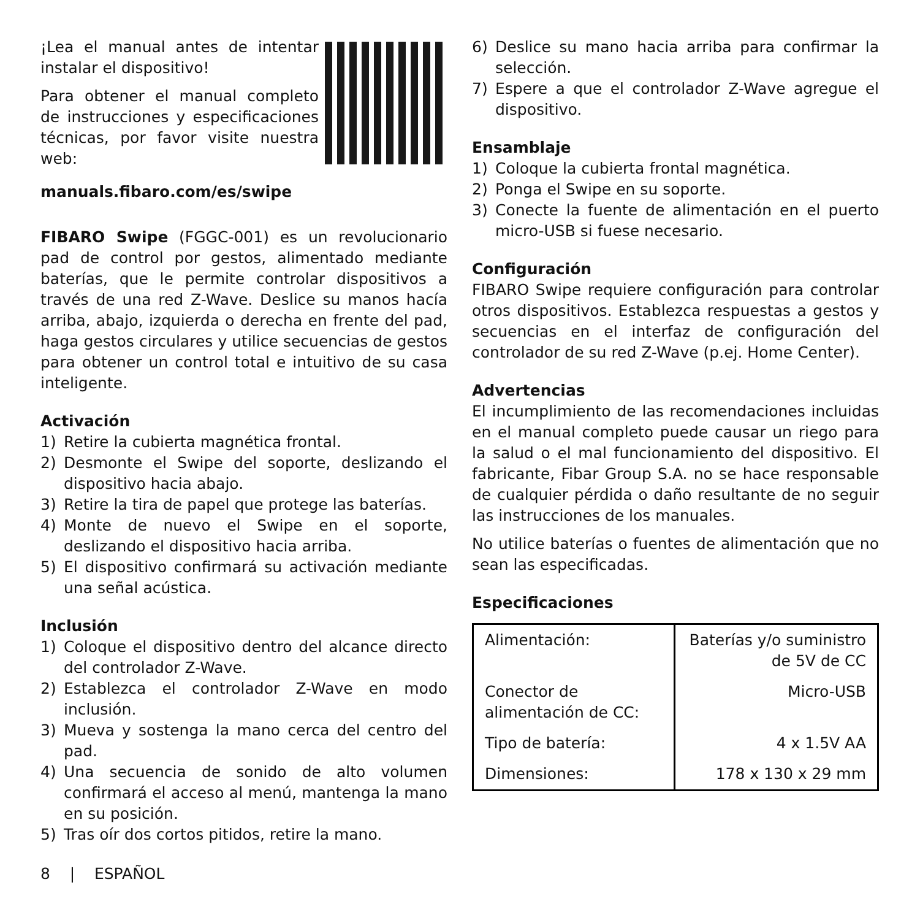¡Lea el manual antes de intentar instalar el dispositivo!
Para obtener el manual completo de instrucciones y especificaciones técnicas, por favor visite nuestra web:
manuals.fibaro.com/es/swipe
FIBARO Swipe (FGGC-001) es un revolucionario pad de control por gestos, alimentado mediante baterías, que le permite controlar dispositivos a través de una red Z-Wave. Deslice su manos hacía arriba, abajo, izquierda o derecha en frente del pad, haga gestos circulares y utilice secuencias de gestos para obtener un control total e intuitivo de su casa inteligente.
Activación
1) Retire la cubierta magnética frontal.
2) Desmonte el Swipe del soporte, deslizando el dispositivo hacia abajo.
3) Retire la tira de papel que protege las baterías.
4) Monte de nuevo el Swipe en el soporte, deslizando el dispositivo hacia arriba.
5) El dispositivo confirmará su activación mediante una señal acústica.
Inclusión
1) Coloque el dispositivo dentro del alcance directo del controlador Z-Wave.
2) Establezca el controlador Z-Wave en modo inclusión.
3) Mueva y sostenga la mano cerca del centro del pad.
4) Una secuencia de sonido de alto volumen confirmará el acceso al menú, mantenga la mano en su posición.
5) Tras oír dos cortos pitidos, retire la mano.
6) Deslice su mano hacia arriba para confirmar la selección.
7) Espere a que el controlador Z-Wave agregue el dispositivo.
Ensamblaje
1) Coloque la cubierta frontal magnética.
2) Ponga el Swipe en su soporte.
3) Conecte la fuente de alimentación en el puerto micro-USB si fuese necesario.
Configuración
FIBARO Swipe requiere configuración para controlar otros dispositivos. Establezca respuestas a gestos y secuencias en el interfaz de configuración del controlador de su red Z-Wave (p.ej. Home Center).
Advertencias
El incumplimiento de las recomendaciones incluidas en el manual completo puede causar un riego para la salud o el mal funcionamiento del dispositivo. El fabricante, Fibar Group S.A. no se hace responsable de cualquier pérdida o daño resultante de no seguir las instrucciones de los manuales.
No utilice baterías o fuentes de alimentación que no sean las especificadas.
Especificaciones
| Alimentación: | Baterías y/o suministro de 5V de CC |
| Conector de alimentación de CC: | Micro-USB |
| Tipo de batería: | 4 x 1.5V AA |
| Dimensiones: | 178 x 130 x 29 mm |
8 | ESPAÑOL